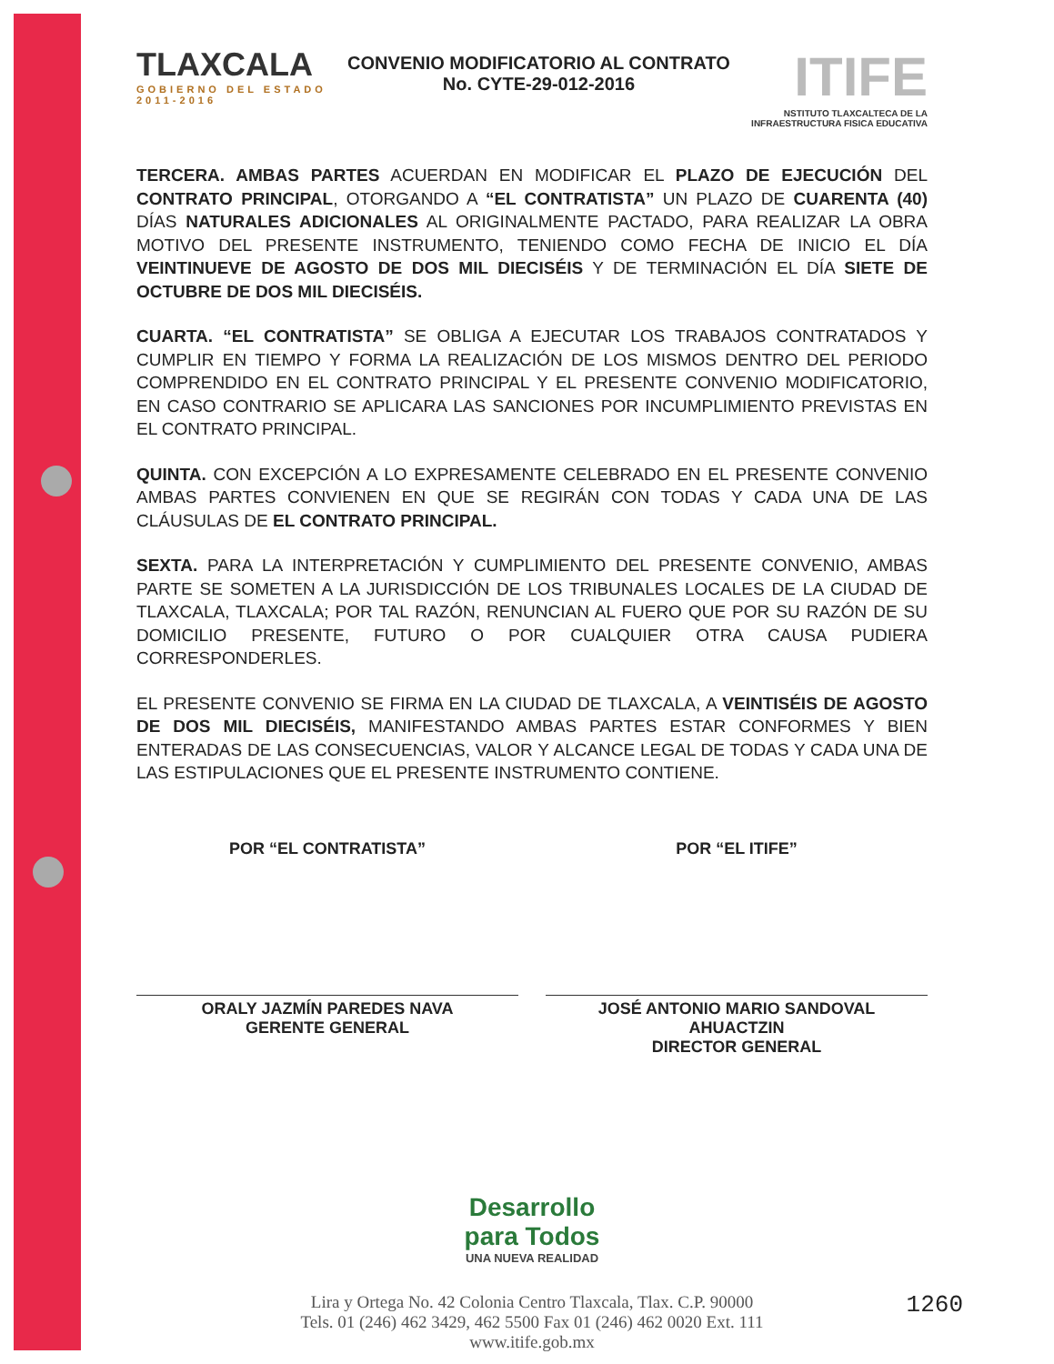TLAXCALA
GOBIERNO DEL ESTADO
2011-2016
CONVENIO MODIFICATORIO AL CONTRATO
No. CYTE-29-012-2016
ITIFE
NSTITUTO TLAXCALTECA DE LA
INFRAESTRUCTURA FISICA EDUCATIVA
TERCERA. AMBAS PARTES ACUERDAN EN MODIFICAR EL PLAZO DE EJECUCIÓN DEL CONTRATO PRINCIPAL, OTORGANDO A “EL CONTRATISTA” UN PLAZO DE CUARENTA (40) DÍAS NATURALES ADICIONALES AL ORIGINALMENTE PACTADO, PARA REALIZAR LA OBRA MOTIVO DEL PRESENTE INSTRUMENTO, TENIENDO COMO FECHA DE INICIO EL DÍA VEINTINUEVE DE AGOSTO DE DOS MIL DIECISÉIS Y DE TERMINACIÓN EL DÍA SIETE DE OCTUBRE DE DOS MIL DIECISÉIS.
CUARTA. “EL CONTRATISTA” SE OBLIGA A EJECUTAR LOS TRABAJOS CONTRATADOS Y CUMPLIR EN TIEMPO Y FORMA LA REALIZACIÓN DE LOS MISMOS DENTRO DEL PERIODO COMPRENDIDO EN EL CONTRATO PRINCIPAL Y EL PRESENTE CONVENIO MODIFICATORIO, EN CASO CONTRARIO SE APLICARA LAS SANCIONES POR INCUMPLIMIENTO PREVISTAS EN EL CONTRATO PRINCIPAL.
QUINTA. CON EXCEPCIÓN A LO EXPRESAMENTE CELEBRADO EN EL PRESENTE CONVENIO AMBAS PARTES CONVIENEN EN QUE SE REGIRÁN CON TODAS Y CADA UNA DE LAS CLÁUSULAS DE EL CONTRATO PRINCIPAL.
SEXTA. PARA LA INTERPRETACIÓN Y CUMPLIMIENTO DEL PRESENTE CONVENIO, AMBAS PARTE SE SOMETEN A LA JURISDICCIÓN DE LOS TRIBUNALES LOCALES DE LA CIUDAD DE TLAXCALA, TLAXCALA; POR TAL RAZÓN, RENUNCIAN AL FUERO QUE POR SU RAZÓN DE SU DOMICILIO PRESENTE, FUTURO O POR CUALQUIER OTRA CAUSA PUDIERA CORRESPONDERLES.
EL PRESENTE CONVENIO SE FIRMA EN LA CIUDAD DE TLAXCALA, A VEINTISÉIS DE AGOSTO DE DOS MIL DIECISÉIS, MANIFESTANDO AMBAS PARTES ESTAR CONFORMES Y BIEN ENTERADAS DE LAS CONSECUENCIAS, VALOR Y ALCANCE LEGAL DE TODAS Y CADA UNA DE LAS ESTIPULACIONES QUE EL PRESENTE INSTRUMENTO CONTIENE.
POR “EL CONTRATISTA”
ORALY JAZMÍN PAREDES NAVA
GERENTE GENERAL
POR “EL ITIFE”
JOSÉ ANTONIO MARIO SANDOVAL
AHUACTZIN
DIRECTOR GENERAL
Desarrollo
para Todos
UNA NUEVA REALIDAD
Lira y Ortega No. 42 Colonia Centro Tlaxcala, Tlax. C.P. 90000
Tels. 01 (246) 462 3429, 462 5500 Fax 01 (246) 462 0020 Ext. 111
www.itife.gob.mx
1260